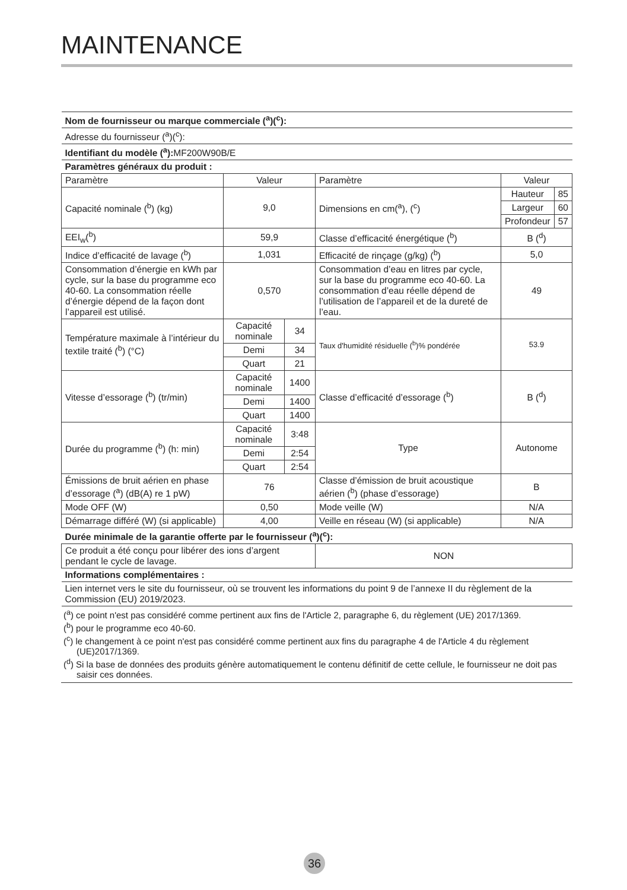MAINTENANCE
| Nom de fournisseur ou marque commerciale (<sup>a</sup>)(<sup>c</sup>): | | | | | |
| Adresse du fournisseur (<sup>a</sup>)(<sup>c</sup>): | | | | | |
| Identifiant du modèle (<sup>a</sup>): MF200W90B/E | | | | | |
| Paramètres généraux du produit : | | | | | |
| Paramètre | Valeur | | Paramètre | Valeur | |
| Capacité nominale (<sup>b</sup>) (kg) | 9,0 | | Dimensions en cm(<sup>a</sup>), (<sup>c</sup>) | Hauteur | 85 |
| | | | | Largeur | 60 |
| | | | | Profondeur | 57 |
| EEI<sub>w</sub>(<sup>b</sup>) | 59,9 | | Classe d’efficacité énergétique (<sup>b</sup>) | B (<sup>d</sup>) | |
| Indice d’efficacité de lavage (<sup>b</sup>) | 1,031 | | Efficacité de rinçage (g/kg) (<sup>b</sup>) | 5,0 | |
| Consommation d’énergie en kWh par cycle, sur la base du programme eco 40-60. La consommation réelle d’énergie dépend de la façon dont l’appareil est utilisé. | 0,570 | | Consommation d’eau en litres par cycle, sur la base du programme eco 40-60. La consommation d’eau réelle dépend de l’utilisation de l’appareil et de la dureté de l’eau. | 49 | |
| Température maximale à l’intérieur du textile traité (<sup>b</sup>) (°C) | Capacité nominale | 34 | Taux d'humidité résiduelle (<sup>b</sup>)% pondérée | 53.9 | |
| | Demi | 34 | | | |
| | Quart | 21 | | | |
| Vitesse d’essorage (<sup>b</sup>) (tr/min) | Capacité nominale | 1400 | Classe d’efficacité d’essorage (<sup>b</sup>) | B (<sup>d</sup>) | |
| | Demi | 1400 | | | |
| | Quart | 1400 | | | |
| Durée du programme (<sup>b</sup>) (h: min) | Capacité nominale | 3:48 | Type | Autonome | |
| | Demi | 2:54 | | | |
| | Quart | 2:54 | | | |
| Émissions de bruit aérien en phase d’essorage (<sup>a</sup>) (dB(A) re 1 pW) | 76 | | Classe d’émission de bruit acoustique aérien (<sup>b</sup>) (phase d’essorage) | B | |
| Mode OFF (W) | 0,50 | | Mode veille (W) | N/A | |
| Démarrage différé (W) (si applicable) | 4,00 | | Veille en réseau (W) (si applicable) | N/A | |
| Durée minimale de la garantie offerte par le fournisseur (<sup>a</sup>)(<sup>c</sup>): | | | | | |
| Ce produit a été conçu pour libérer des ions d’argent pendant le cycle de lavage. | | | NON | | |
| Informations complémentaires : | | | | | |
| Lien internet vers le site du fournisseur, où se trouvent les informations du point 9 de l’annexe II du règlement de la Commission (EU) 2019/2023. | | | | | |
(<sup>a</sup>) ce point n'est pas considéré comme pertinent aux fins de l'Article 2, paragraphe 6, du règlement (UE) 2017/1369.
(<sup>b</sup>) pour le programme eco 40-60.
(<sup>c</sup>) le changement à ce point n'est pas considéré comme pertinent aux fins du paragraphe 4 de l'Article 4 du règlement (UE)2017/1369.
(<sup>d</sup>) Si la base de données des produits génère automatiquement le contenu définitif de cette cellule, le fournisseur ne doit pas saisir ces données.
36